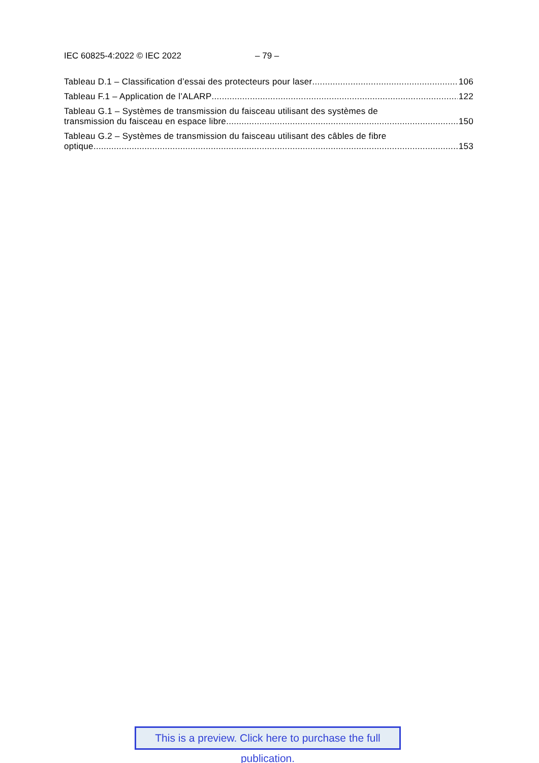IEC 60825-4:2022 © IEC 2022 – 79 –
Tableau D.1 – Classification d’essai des protecteurs pour laser 106
Tableau F.1 – Application de l’ALARP 122
Tableau G.1 – Systèmes de transmission du faisceau utilisant des systèmes de
transmission du faisceau en espace libre 150
Tableau G.2 – Systèmes de transmission du faisceau utilisant des câbles de fibre
optique 153
This is a preview. Click here to purchase the full publication.